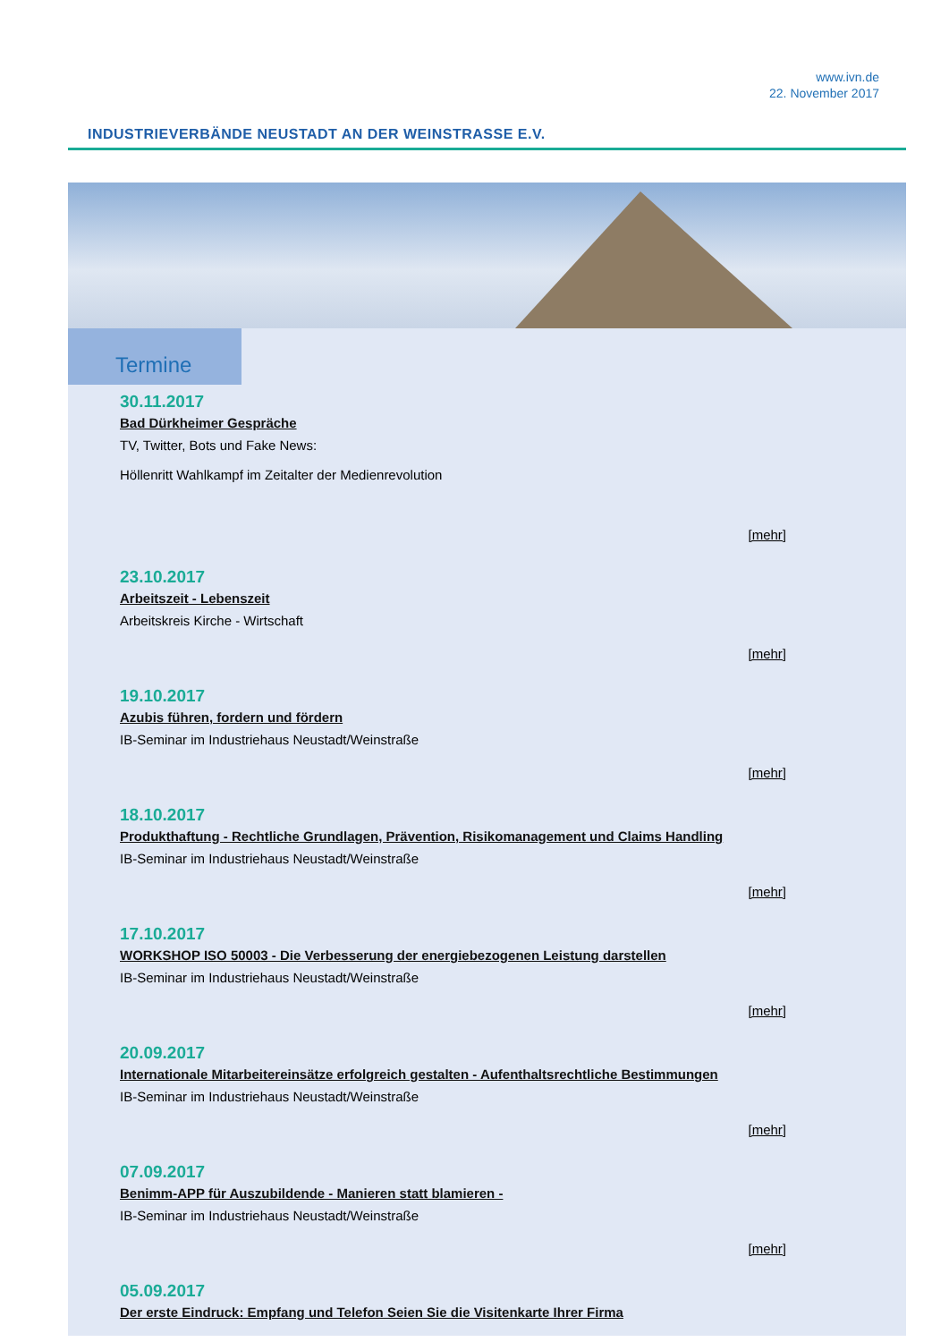www.ivn.de
22. November 2017
INDUSTRIEVERBÄNDE NEUSTADT AN DER WEINSTRASSE E.V.
Termine
30.11.2017
Bad Dürkheimer Gespräche
TV, Twitter, Bots und Fake News:
Höllenritt Wahlkampf im Zeitalter der Medienrevolution
[mehr]
23.10.2017
Arbeitszeit - Lebenszeit
Arbeitskreis Kirche - Wirtschaft
[mehr]
19.10.2017
Azubis führen, fordern und fördern
IB-Seminar im Industriehaus Neustadt/Weinstraße
[mehr]
18.10.2017
Produkthaftung - Rechtliche Grundlagen, Prävention, Risikomanagement und Claims Handling
IB-Seminar im Industriehaus Neustadt/Weinstraße
[mehr]
17.10.2017
WORKSHOP ISO 50003 - Die Verbesserung der energiebezogenen Leistung darstellen
IB-Seminar im Industriehaus Neustadt/Weinstraße
[mehr]
20.09.2017
Internationale Mitarbeitereinsätze erfolgreich gestalten - Aufenthaltsrechtliche Bestimmungen
IB-Seminar im Industriehaus Neustadt/Weinstraße
[mehr]
07.09.2017
Benimm-APP für Auszubildende - Manieren statt blamieren -
IB-Seminar im Industriehaus Neustadt/Weinstraße
[mehr]
05.09.2017
Der erste Eindruck: Empfang und Telefon Seien Sie die Visitenkarte Ihrer Firma